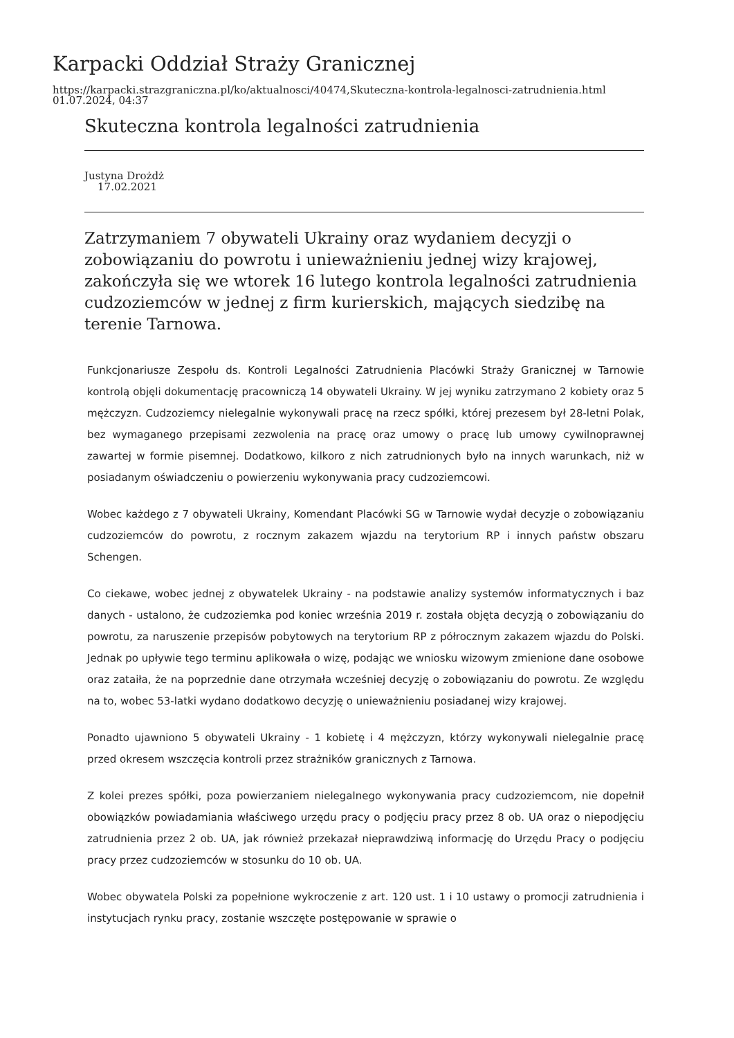Karpacki Oddział Straży Granicznej
https://karpacki.strazgraniczna.pl/ko/aktualnosci/40474,Skuteczna-kontrola-legalnosci-zatrudnienia.html
01.07.2024, 04:37
Skuteczna kontrola legalności zatrudnienia
Justyna Drożdż
17.02.2021
Zatrzymaniem 7 obywateli Ukrainy oraz wydaniem decyzji o zobowiązaniu do powrotu i unieważnieniu jednej wizy krajowej, zakończyła się we wtorek 16 lutego kontrola legalności zatrudnienia cudzoziemców w jednej z firm kurierskich, mających siedzibę na terenie Tarnowa.
Funkcjonariusze Zespołu ds. Kontroli Legalności Zatrudnienia Placówki Straży Granicznej w Tarnowie kontrolą objęli dokumentację pracowniczą 14 obywateli Ukrainy. W jej wyniku zatrzymano 2 kobiety oraz 5 mężczyzn. Cudzoziemcy nielegalnie wykonywali pracę na rzecz spółki, której prezesem był 28-letni Polak, bez wymaganego przepisami zezwolenia na pracę oraz umowy o pracę lub umowy cywilnoprawnej zawartej w formie pisemnej. Dodatkowo, kilkoro z nich zatrudnionych było na innych warunkach, niż w posiadanym oświadczeniu o powierzeniu wykonywania pracy cudzoziemcowi.
Wobec każdego z 7 obywateli Ukrainy, Komendant Placówki SG w Tarnowie wydał decyzje o zobowiązaniu cudzoziemców do powrotu, z rocznym zakazem wjazdu na terytorium RP i innych państw obszaru Schengen.
Co ciekawe, wobec jednej z obywatelek Ukrainy - na podstawie analizy systemów informatycznych i baz danych - ustalono, że cudzoziemka pod koniec września 2019 r. została objęta decyzją o zobowiązaniu do powrotu, za naruszenie przepisów pobytowych na terytorium RP z półrocznym zakazem wjazdu do Polski. Jednak po upływie tego terminu aplikowała o wizę, podając we wniosku wizowym zmienione dane osobowe oraz zataiła, że na poprzednie dane otrzymała wcześniej decyzję o zobowiązaniu do powrotu. Ze względu na to, wobec 53-latki wydano dodatkowo decyzję o unieważnieniu posiadanej wizy krajowej.
Ponadto ujawniono 5 obywateli Ukrainy - 1 kobietę i 4 mężczyzn, którzy wykonywali nielegalnie pracę przed okresem wszczęcia kontroli przez strażników granicznych z Tarnowa.
Z kolei prezes spółki, poza powierzaniem nielegalnego wykonywania pracy cudzoziemcom, nie dopełnił obowiązków powiadamiania właściwego urzędu pracy o podjęciu pracy przez 8 ob. UA oraz o niepodjęciu zatrudnienia przez 2 ob. UA, jak również przekazał nieprawdziwą informację do Urzędu Pracy o podjęciu pracy przez cudzoziemców w stosunku do 10 ob. UA.
Wobec obywatela Polski za popełnione wykroczenie z art. 120 ust. 1 i 10 ustawy o promocji zatrudnienia i instytucjach rynku pracy, zostanie wszczęte postępowanie w sprawie o